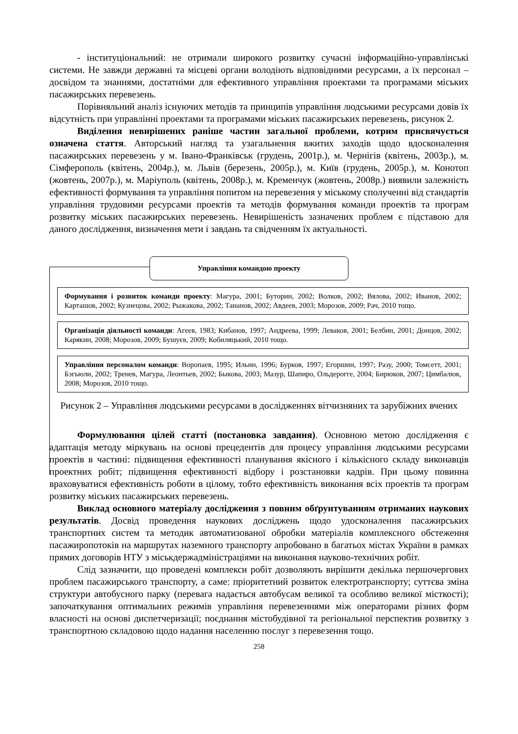- інституціональний: не отримали широкого розвитку сучасні інформаційно-управлінські системи. Не завжди державні та місцеві органи володіють відповідними ресурсами, а їх персонал – досвідом та знаннями, достатніми для ефективного управління проектами та програмами міських пасажирських перевезень.
Порівняльний аналіз існуючих методів та принципів управління людськими ресурсами довів їх відсутність при управлінні проектами та програмами міських пасажирських перевезень, рисунок 2.
Виділення невирішених раніше частин загальної проблеми, котрим присвячується означена стаття. Авторський нагляд та узагальнення вжитих заходів щодо вдосконалення пасажирських перевезень у м. Івано-Франківськ (грудень, 2001р.), м. Чернігів (квітень, 2003р.), м. Сімферополь (квітень, 2004р.), м. Львів (березень, 2005р.), м. Київ (грудень, 2005р.), м. Конотоп (жовтень, 2007р.), м. Маріуполь (квітень, 2008р.), м. Кременчук (жовтень, 2008р.) виявили залежність ефективності формування та управління попитом на перевезення у міському сполученні від стандартів управління трудовими ресурсами проектів та методів формування команди проектів та програм розвитку міських пасажирських перевезень. Невирішеність зазначених проблем є підставою для даного дослідження, визначення мети і завдань та свідченням їх актуальності.
Управління командою проекту
Формування і розвиток команди проекту: Магура, 2001; Буторин, 2002; Волков, 2002; Вялова, 2002; Иванов, 2002; Карташов, 2002; Кузнецова, 2002; Рыжакова, 2002; Тананов, 2002; Авдеев, 2003; Морозов, 2009; Рач, 2010 тощо.
Організація діяльності команди: Агеев, 1983; Кибанов, 1997; Андреева, 1999; Леваков, 2001; Белбин, 2001; Донцов, 2002; Карякин, 2008; Морозов, 2009; Бушуєв, 2009; Кобиляцький, 2010 тощо.
Управління персоналом команди: Воропаев, 1995; Ильин, 1996; Бурков, 1997; Егоршин, 1997; Разу, 2000; Томсетт, 2001; Бэгьюли, 2002; Тренев, Магура, Леонтьев, 2002; Быкова, 2003; Мазур, Шапиро, Ольдерогге, 2004; Бирюков, 2007; Цимбалюк, 2008; Морозов, 2010 тощо.
Рисунок 2 – Управління людськими ресурсами в дослідженнях вітчизняних та зарубіжних вчених
Формулювання цілей статті (постановка завдання). Основною метою дослідження є адаптація методу міркувань на основі прецедентів для процесу управління людськими ресурсами проектів в частині: підвищення ефективності планування якісного і кількісного складу виконавців проектних робіт; підвищення ефективності відбору і розстановки кадрів. При цьому повинна враховуватися ефективність роботи в цілому, тобто ефективність виконання всіх проектів та програм розвитку міських пасажирських перевезень.
Виклад основного матеріалу дослідження з повним обґрунтуванням отриманих наукових результатів. Досвід проведення наукових досліджень щодо удосконалення пасажирських транспортних систем та методик автоматизованої обробки матеріалів комплексного обстеження пасажиропотоків на маршрутах наземного транспорту апробовано в багатьох містах України в рамках прямих договорів НТУ з міськдержадміністраціями на виконання науково-технічних робіт.
Слід зазначити, що проведені комплекси робіт дозволяють вирішити декілька першочергових проблем пасажирського транспорту, а саме: пріоритетний розвиток електротранспорту; суттєва зміна структури автобусного парку (перевага надається автобусам великої та особливо великої місткості); започаткування оптимальних режимів управління перевезеннями між операторами різних форм власності на основі диспетчеризації; поєднання містобудівної та регіональної перспектив розвитку з транспортною складовою щодо надання населенню послуг з перевезення тощо.
258